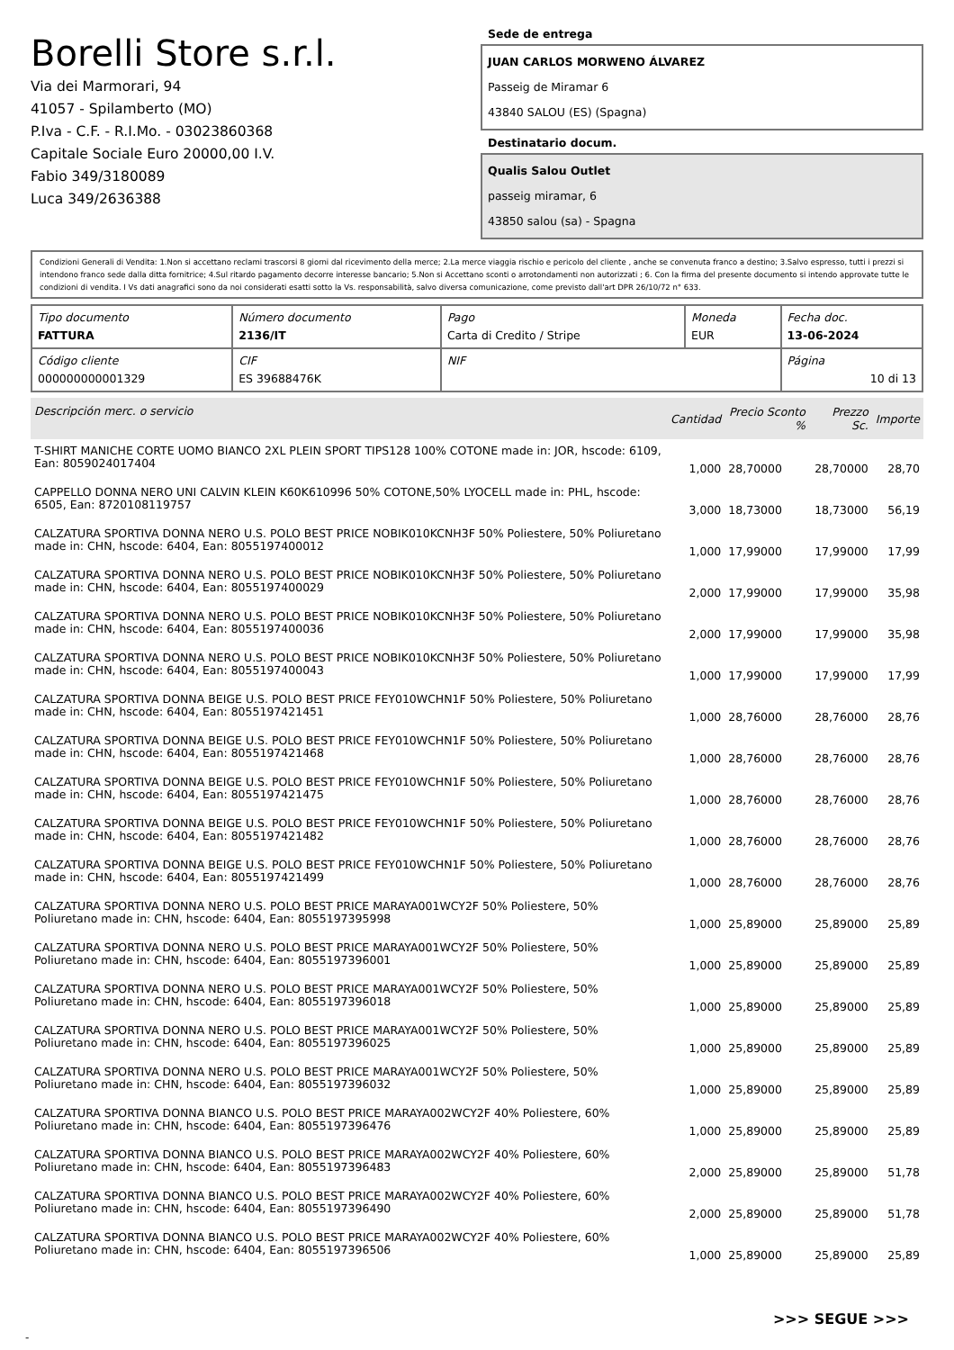Borelli Store s.r.l.
Via dei Marmorari, 94
41057 - Spilamberto (MO)
P.Iva - C.F. - R.I.Mo. - 03023860368
Capitale Sociale Euro 20000,00 I.V.
Fabio 349/3180089
Luca 349/2636388
Sede de entrega
JUAN CARLOS MORWENO ÁLVAREZ
Passeig de Miramar 6
43840 SALOU (ES) (Spagna)
Destinatario docum.
Qualis Salou Outlet
passeig miramar, 6
43850 salou (sa) - Spagna
Condizioni Generali di Vendita: 1.Non si accettano reclami trascorsi 8 giorni dal ricevimento della merce; 2.La merce viaggia rischio e pericolo del cliente , anche se convenuta franco a destino; 3.Salvo espresso, tutti i prezzi si intendono franco sede dalla ditta fornitrice; 4.Sul ritardo pagamento decorre interesse bancario; 5.Non si Accettano sconti o arrotondamenti non autorizzati ; 6. Con la firma del presente documento si intendo approvate tutte le condizioni di vendita. I Vs dati anagrafici sono da noi considerati esatti sotto la Vs. responsabilità, salvo diversa comunicazione, come previsto dall'art DPR 26/10/72 n° 633.
| Tipo documento FATTURA | Número documento 2136/IT | Pago Carta di Credito / Stripe | Moneda EUR | Fecha doc. 13-06-2024 |
| Código cliente 000000000001329 | CIF ES 39688476K | NIF | | Página 10 di 13 |
| Descripción merc. o servicio | Cantidad | Precio Sconto % | Prezzo Sc. | Importe |
| --- | --- | --- | --- | --- |
| T-SHIRT MANICHE CORTE UOMO BIANCO 2XL PLEIN SPORT TIPS128 100% COTONE made in: JOR, hscode: 6109, Ean: 8059024017404 | 1,000 | 28,70000 | 28,70000 | 28,70 |
| CAPPELLO DONNA NERO UNI CALVIN KLEIN K60K610996 50% COTONE,50% LYOCELL made in: PHL, hscode: 6505, Ean: 8720108119757 | 3,000 | 18,73000 | 18,73000 | 56,19 |
| CALZATURA SPORTIVA DONNA NERO U.S. POLO BEST PRICE NOBIK010KCNH3F 50% Poliestere, 50% Poliuretano made in: CHN, hscode: 6404, Ean: 8055197400012 | 1,000 | 17,99000 | 17,99000 | 17,99 |
| CALZATURA SPORTIVA DONNA NERO U.S. POLO BEST PRICE NOBIK010KCNH3F 50% Poliestere, 50% Poliuretano made in: CHN, hscode: 6404, Ean: 8055197400029 | 2,000 | 17,99000 | 17,99000 | 35,98 |
| CALZATURA SPORTIVA DONNA NERO U.S. POLO BEST PRICE NOBIK010KCNH3F 50% Poliestere, 50% Poliuretano made in: CHN, hscode: 6404, Ean: 8055197400036 | 2,000 | 17,99000 | 17,99000 | 35,98 |
| CALZATURA SPORTIVA DONNA NERO U.S. POLO BEST PRICE NOBIK010KCNH3F 50% Poliestere, 50% Poliuretano made in: CHN, hscode: 6404, Ean: 8055197400043 | 1,000 | 17,99000 | 17,99000 | 17,99 |
| CALZATURA SPORTIVA DONNA BEIGE U.S. POLO BEST PRICE FEY010WCHN1F 50% Poliestere, 50% Poliuretano made in: CHN, hscode: 6404, Ean: 8055197421451 | 1,000 | 28,76000 | 28,76000 | 28,76 |
| CALZATURA SPORTIVA DONNA BEIGE U.S. POLO BEST PRICE FEY010WCHN1F 50% Poliestere, 50% Poliuretano made in: CHN, hscode: 6404, Ean: 8055197421468 | 1,000 | 28,76000 | 28,76000 | 28,76 |
| CALZATURA SPORTIVA DONNA BEIGE U.S. POLO BEST PRICE FEY010WCHN1F 50% Poliestere, 50% Poliuretano made in: CHN, hscode: 6404, Ean: 8055197421475 | 1,000 | 28,76000 | 28,76000 | 28,76 |
| CALZATURA SPORTIVA DONNA BEIGE U.S. POLO BEST PRICE FEY010WCHN1F 50% Poliestere, 50% Poliuretano made in: CHN, hscode: 6404, Ean: 8055197421482 | 1,000 | 28,76000 | 28,76000 | 28,76 |
| CALZATURA SPORTIVA DONNA BEIGE U.S. POLO BEST PRICE FEY010WCHN1F 50% Poliestere, 50% Poliuretano made in: CHN, hscode: 6404, Ean: 8055197421499 | 1,000 | 28,76000 | 28,76000 | 28,76 |
| CALZATURA SPORTIVA DONNA NERO U.S. POLO BEST PRICE MARAYA001WCY2F 50% Poliestere, 50% Poliuretano made in: CHN, hscode: 6404, Ean: 8055197395998 | 1,000 | 25,89000 | 25,89000 | 25,89 |
| CALZATURA SPORTIVA DONNA NERO U.S. POLO BEST PRICE MARAYA001WCY2F 50% Poliestere, 50% Poliuretano made in: CHN, hscode: 6404, Ean: 8055197396001 | 1,000 | 25,89000 | 25,89000 | 25,89 |
| CALZATURA SPORTIVA DONNA NERO U.S. POLO BEST PRICE MARAYA001WCY2F 50% Poliestere, 50% Poliuretano made in: CHN, hscode: 6404, Ean: 8055197396018 | 1,000 | 25,89000 | 25,89000 | 25,89 |
| CALZATURA SPORTIVA DONNA NERO U.S. POLO BEST PRICE MARAYA001WCY2F 50% Poliestere, 50% Poliuretano made in: CHN, hscode: 6404, Ean: 8055197396025 | 1,000 | 25,89000 | 25,89000 | 25,89 |
| CALZATURA SPORTIVA DONNA NERO U.S. POLO BEST PRICE MARAYA001WCY2F 50% Poliestere, 50% Poliuretano made in: CHN, hscode: 6404, Ean: 8055197396032 | 1,000 | 25,89000 | 25,89000 | 25,89 |
| CALZATURA SPORTIVA DONNA BIANCO U.S. POLO BEST PRICE MARAYA002WCY2F 40% Poliestere, 60% Poliuretano made in: CHN, hscode: 6404, Ean: 8055197396476 | 1,000 | 25,89000 | 25,89000 | 25,89 |
| CALZATURA SPORTIVA DONNA BIANCO U.S. POLO BEST PRICE MARAYA002WCY2F 40% Poliestere, 60% Poliuretano made in: CHN, hscode: 6404, Ean: 8055197396483 | 2,000 | 25,89000 | 25,89000 | 51,78 |
| CALZATURA SPORTIVA DONNA BIANCO U.S. POLO BEST PRICE MARAYA002WCY2F 40% Poliestere, 60% Poliuretano made in: CHN, hscode: 6404, Ean: 8055197396490 | 2,000 | 25,89000 | 25,89000 | 51,78 |
| CALZATURA SPORTIVA DONNA BIANCO U.S. POLO BEST PRICE MARAYA002WCY2F 40% Poliestere, 60% Poliuretano made in: CHN, hscode: 6404, Ean: 8055197396506 | 1,000 | 25,89000 | 25,89000 | 25,89 |
>>> SEGUE >>>
-